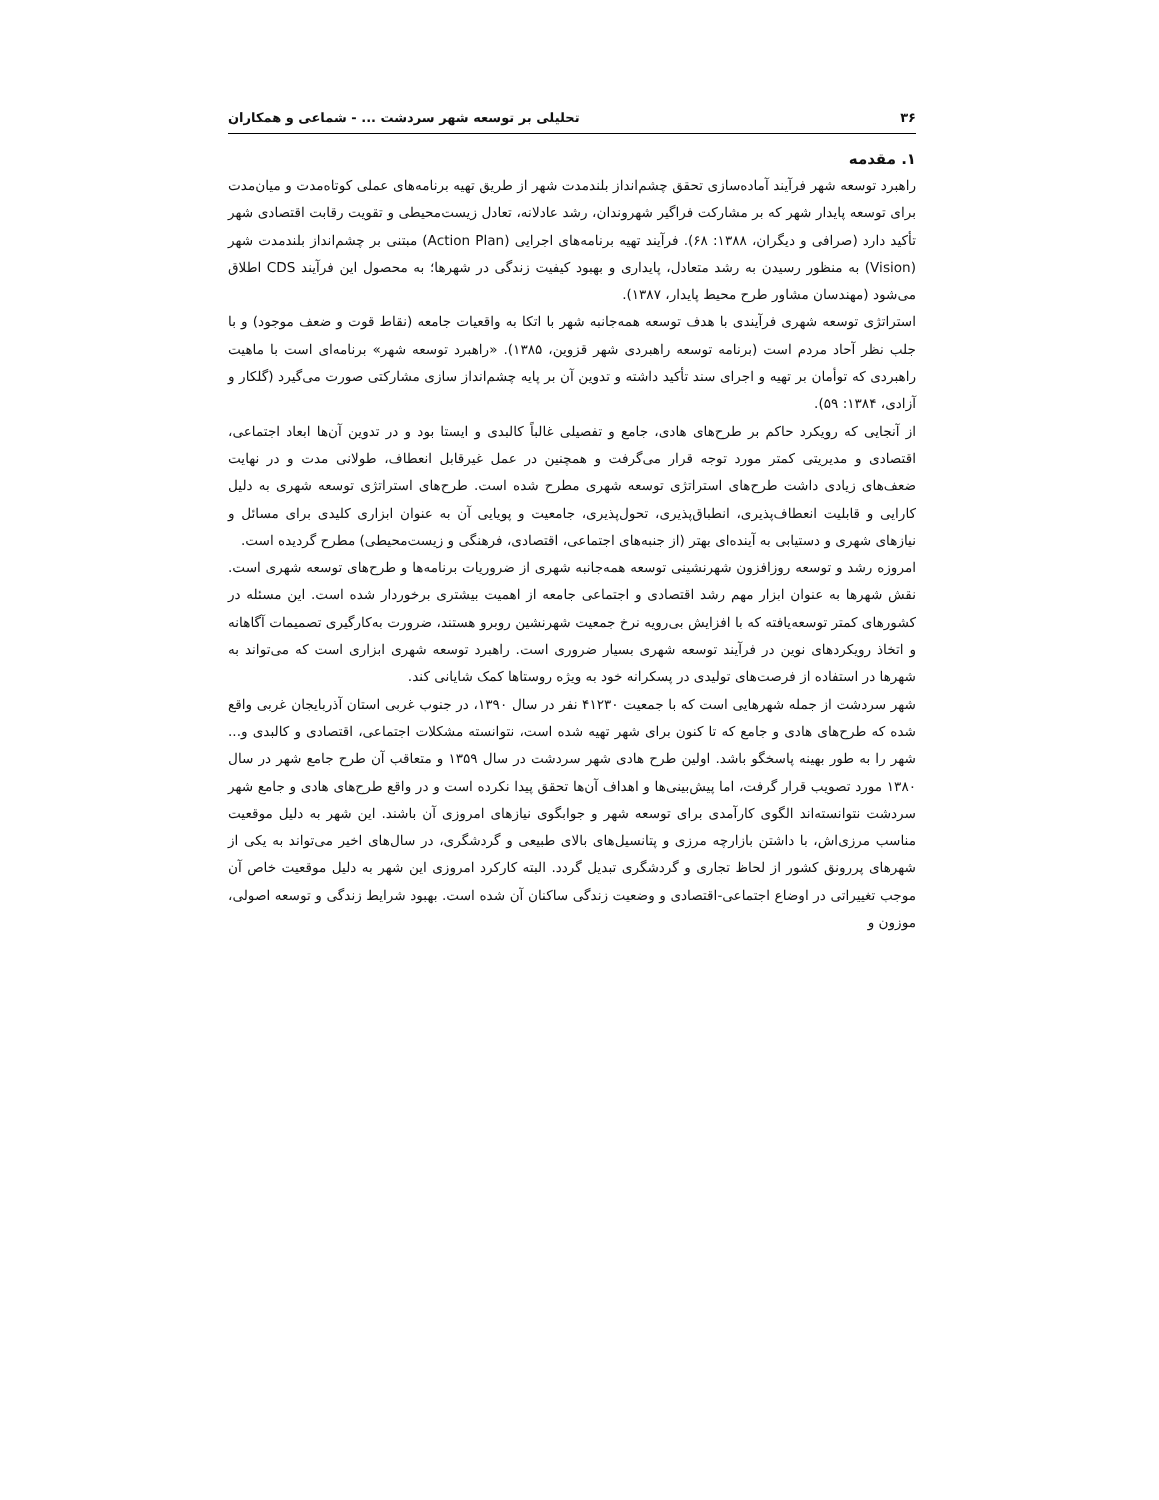۳۶ تحلیلی بر توسعه شهر سردشت ... - شماعی و همکاران
۱. مقدمه
راهبرد توسعه شهر فرآیند آماده‌سازی تحقق چشم‌انداز بلندمدت شهر از طریق تهیه برنامه‌های عملی کوتاه‌مدت و میان‌مدت برای توسعه پایدار شهر که بر مشارکت فراگیر شهروندان، رشد عادلانه، تعادل زیست‌محیطی و تقویت رقابت اقتصادی شهر تأکید دارد (صرافی و دیگران، ۱۳۸۸: ۶۸). فرآیند تهیه برنامه‌های اجرایی (Action Plan) مبتنی بر چشم‌انداز بلندمدت شهر (Vision) به منظور رسیدن به رشد متعادل، پایداری و بهبود کیفیت زندگی در شهرها؛ به محصول این فرآیند CDS اطلاق می‌شود (مهندسان مشاور طرح محیط پایدار، ۱۳۸۷).
استراتژی توسعه شهری فرآیندی با هدف توسعه همه‌جانبه شهر با اتکا به واقعیات جامعه (نقاط قوت و ضعف موجود) و با جلب نظر آحاد مردم است (برنامه توسعه راهبردی شهر قزوین، ۱۳۸۵). «راهبرد توسعه شهر» برنامه‌ای است با ماهیت راهبردی که توأمان بر تهیه و اجرای سند تأکید داشته و تدوین آن بر پایه چشم‌انداز سازی مشارکتی صورت می‌گیرد (گلکار و آزادی، ۱۳۸۴: ۵۹).
از آنجایی که رویکرد حاکم بر طرح‌های هادی، جامع و تفصیلی غالباً کالبدی و ایستا بود و در تدوین آن‌ها ابعاد اجتماعی، اقتصادی و مدیریتی کمتر مورد توجه قرار می‌گرفت و همچنین در عمل غیرقابل انعطاف، طولانی مدت و در نهایت ضعف‌های زیادی داشت طرح‌های استراتژی توسعه شهری مطرح شده است. طرح‌های استراتژی توسعه شهری به دلیل کارایی و قابلیت انعطاف‌پذیری، انطباق‌پذیری، تحول‌پذیری، جامعیت و پویایی آن به عنوان ابزاری کلیدی برای مسائل و نیازهای شهری و دستیابی به آینده‌ای بهتر (از جنبه‌های اجتماعی، اقتصادی، فرهنگی و زیست‌محیطی) مطرح گردیده است.
امروزه رشد و توسعه روزافزون شهرنشینی توسعه همه‌جانبه شهری از ضروریات برنامه‌ها و طرح‌های توسعه شهری است. نقش شهرها به عنوان ابزار مهم رشد اقتصادی و اجتماعی جامعه از اهمیت بیشتری برخوردار شده است. این مسئله در کشورهای کمتر توسعه‌یافته که با افزایش بی‌رویه نرخ جمعیت شهرنشین روبرو هستند، ضرورت به‌کارگیری تصمیمات آگاهانه و اتخاذ رویکردهای نوین در فرآیند توسعه شهری بسیار ضروری است. راهبرد توسعه شهری ابزاری است که می‌تواند به شهرها در استفاده از فرصت‌های تولیدی در پسکرانه خود به ویژه روستاها کمک شایانی کند.
شهر سردشت از جمله شهرهایی است که با جمعیت ۴۱۲۳۰ نفر در سال ۱۳۹۰، در جنوب غربی استان آذربایجان غربی واقع شده که طرح‌های هادی و جامع که تا کنون برای شهر تهیه شده است، نتوانسته مشکلات اجتماعی، اقتصادی و کالبدی و... شهر را به طور بهینه پاسخگو باشد. اولین طرح هادی شهر سردشت در سال ۱۳۵۹ و متعاقب آن طرح جامع شهر در سال ۱۳۸۰ مورد تصویب قرار گرفت، اما پیش‌بینی‌ها و اهداف آن‌ها تحقق پیدا نکرده است و در واقع طرح‌های هادی و جامع شهر سردشت نتوانسته‌اند الگوی کارآمدی برای توسعه شهر و جوابگوی نیازهای امروزی آن باشند. این شهر به دلیل موقعیت مناسب مرزی‌اش، با داشتن بازارچه مرزی و پتانسیل‌های بالای طبیعی و گردشگری، در سال‌های اخیر می‌تواند به یکی از شهرهای پررونق کشور از لحاظ تجاری و گردشگری تبدیل گردد. البته کارکرد امروزی این شهر به دلیل موقعیت خاص آن موجب تغییراتی در اوضاع اجتماعی-اقتصادی و وضعیت زندگی ساکنان آن شده است. بهبود شرایط زندگی و توسعه اصولی، موزون و